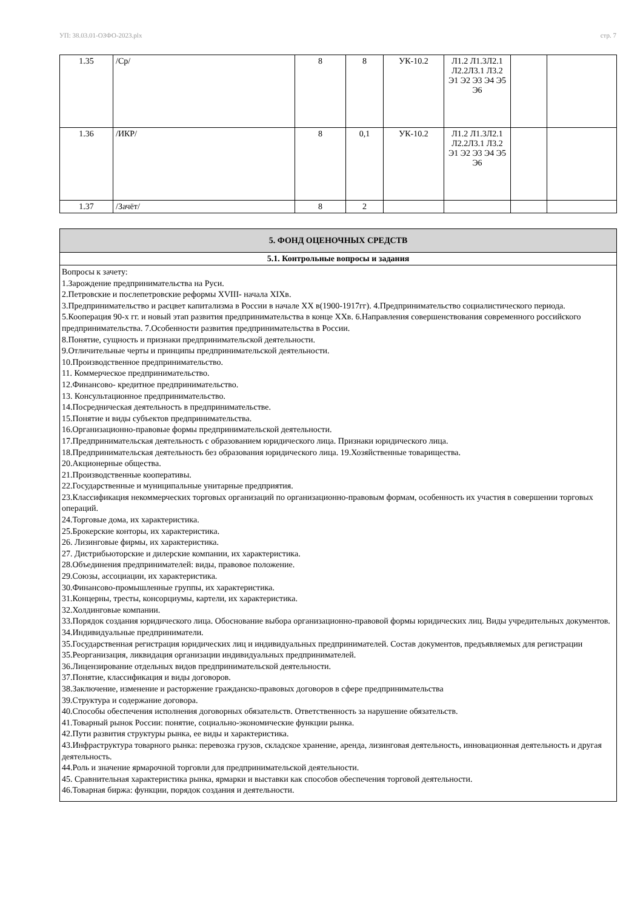УП: 38.03.01-ОЗФО-2023.plx стр. 7
| 1.35 | /Ср/ | 8 | 8 | УК-10.2 | Л1.2 Л1.3Л2.1 Л2.2Л3.1 Л3.2 Э1 Э2 Э3 Э4 Э5 Э6 | | |
| 1.36 | /ИКР/ | 8 | 0,1 | УК-10.2 | Л1.2 Л1.3Л2.1 Л2.2Л3.1 Л3.2 Э1 Э2 Э3 Э4 Э5 Э6 | | |
| 1.37 | /Зачёт/ | 8 | 2 | | | | |
| 5. ФОНД ОЦЕНОЧНЫХ СРЕДСТВ |
| 5.1. Контрольные вопросы и задания |
| Вопросы к зачету: 1.Зарождение предпринимательства на Руси. 2.Петровские и послепетровские реформы XVIII- начала XIXв. 3.Предпринимательство и расцвет капитализма в России в начале ХХ в(1900-1917гг). 4.Предпринимательство социалистического периода. 5.Кооперация 90-х гг. и новый этап развития предпринимательства в конце ХХв. 6.Направления совершенствования современного российского предпринимательства. 7.Особенности развития предпринимательства в России. 8.Понятие, сущность и признаки предпринимательской деятельности. 9.Отличительные черты и принципы предпринимательской деятельности. 10.Производственное предпринимательство. 11. Коммерческое предпринимательство. 12.Финансово- кредитное предпринимательство. 13. Консультационное предпринимательство. 14.Посредническая деятельность в предпринимательстве. 15.Понятие и виды субъектов предпринимательства. 16.Организационно-правовые формы предпринимательской деятельности. 17.Предпринимательская деятельность с образованием юридического лица. Признаки юридического лица. 18.Предпринимательская деятельность без образования юридического лица. 19.Хозяйственные товарищества. 20.Акционерные общества. 21.Производственные кооперативы. 22.Государственные и муниципальные унитарные предприятия. 23.Классификация некоммерческих торговых организаций по организационно-правовым формам, особенность их участия в совершении торговых операций. 24.Торговые дома, их характеристика. 25.Брокерские конторы, их характеристика. 26. Лизинговые фирмы, их характеристика. 27. Дистрибьюторские и дилерские компании, их характеристика. 28.Объединения предпринимателей: виды, правовое положение. 29.Союзы, ассоциации, их характеристика. 30.Финансово-промышленные группы, их характеристика. 31.Концерны, тресты, консорциумы, картели, их характеристика. 32.Холдинговые компании. 33.Порядок создания юридического лица. Обоснование выбора организационно-правовой формы юридических лиц. Виды учредительных документов. 34.Индивидуальные предприниматели. 35.Государственная регистрация юридических лиц и индивидуальных предпринимателей. Состав документов, предъявляемых для регистрации 35.Реорганизация, ликвидация организации индивидуальных предпринимателей. 36.Лицензирование отдельных видов предпринимательской деятельности. 37.Понятие, классификация и виды договоров. 38.Заключение, изменение и расторжение гражданско-правовых договоров в сфере предпринимательства 39.Структура и содержание договора. 40.Способы обеспечения исполнения договорных обязательств. Ответственность за нарушение обязательств. 41.Товарный рынок России: понятие, социально-экономические функции рынка. 42.Пути развития структуры рынка, ее виды и характеристика. 43.Инфраструктура товарного рынка: перевозка грузов, складское хранение, аренда, лизинговая деятельность, инновационная деятельность и другая деятельность. 44.Роль и значение ярмарочной торговли для предпринимательской деятельности. 45. Сравнительная характеристика рынка, ярмарки и выставки как способов обеспечения торговой деятельности. 46.Товарная биржа: функции, порядок создания и деятельности. |